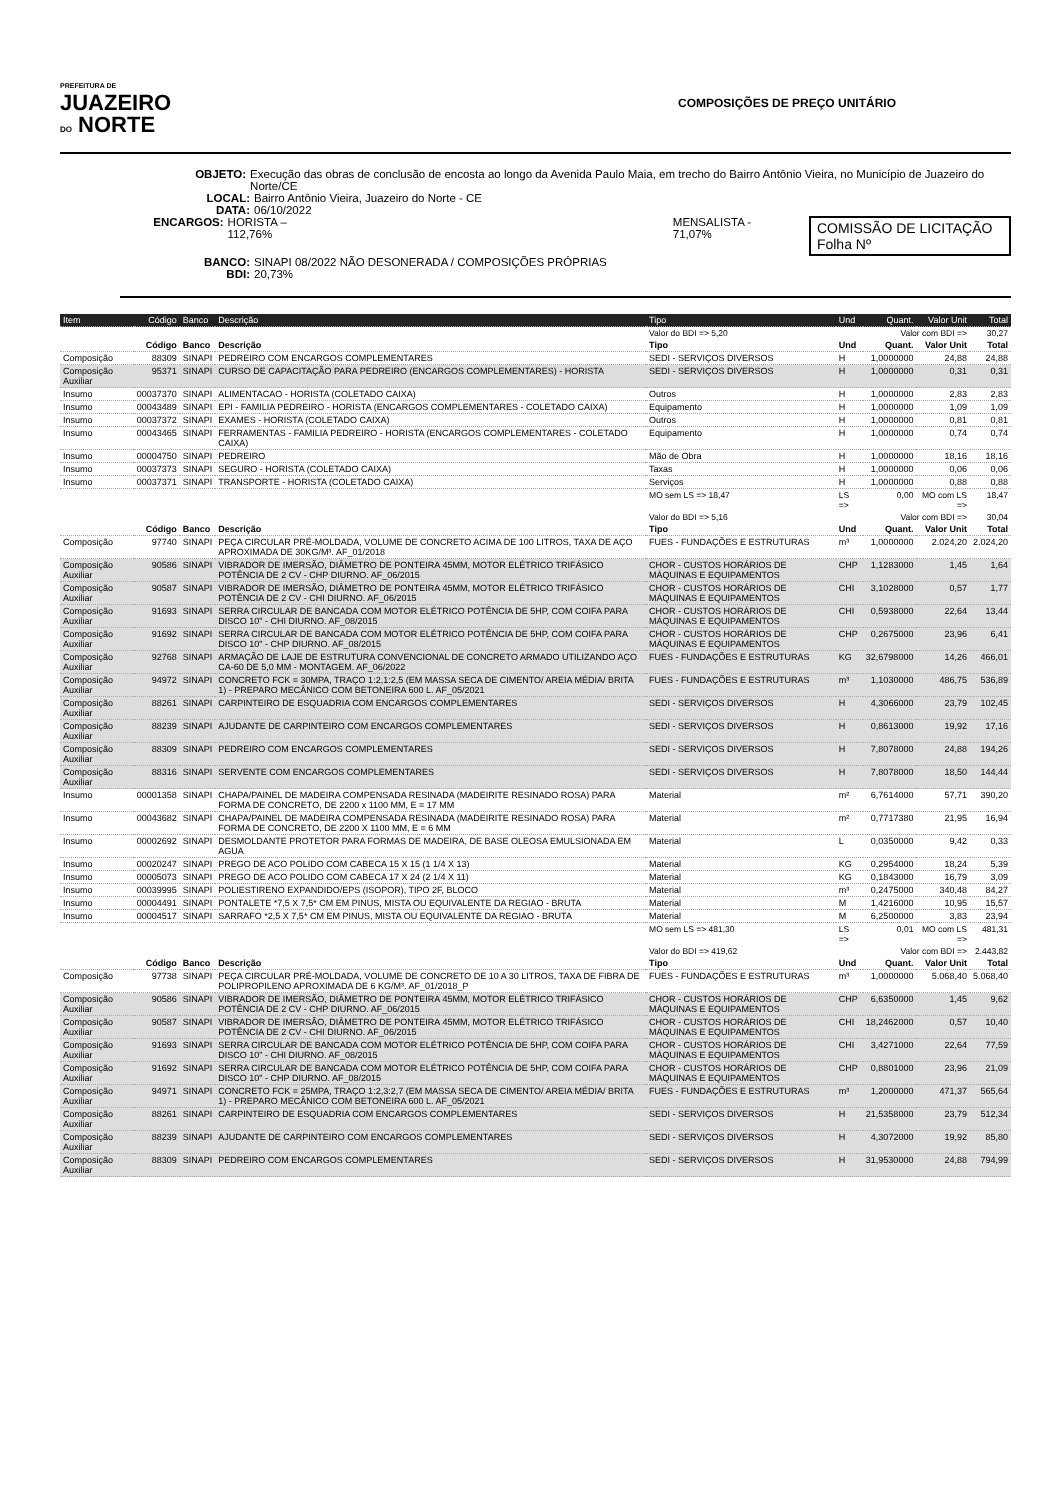PREFEITURA DE
JUAZEIRO
DO NORTE
COMPOSIÇÕES DE PREÇO UNITÁRIO
OBJETO: Execução das obras de conclusão de encosta ao longo da Avenida Paulo Maia, em trecho do Bairro Antônio Vieira, no Município de Juazeiro do Norte/CE
LOCAL: Bairro Antônio Vieira, Juazeiro do Norte - CE
DATA: 06/10/2022
ENCARGOS: HORISTA – 112,76% MENSALISTA - 71,07% COMISSÃO DE LICITAÇÃO Folha Nº
BANCO: SINAPI 08/2022 NÃO DESONERADA / COMPOSIÇÕES PRÓPRIAS
BDI: 20,73%
| Item | Código | Banco | Descrição | Tipo | Und | Quant. | Valor Unit | Total |
| --- | --- | --- | --- | --- | --- | --- | --- | --- |
| | | | | Valor do BDI => 5,20 | Valor com BDI => | | | 30,27 |
| | Código | Banco | Descrição | Tipo | Und | Quant. | Valor Unit | Total |
| Composição | 88309 | SINAPI | PEDREIRO COM ENCARGOS COMPLEMENTARES | SEDI - SERVIÇOS DIVERSOS | H | 1,0000000 | 24,88 | 24,88 |
| Composição Auxiliar | 95371 | SINAPI | CURSO DE CAPACITAÇÃO PARA PEDREIRO (ENCARGOS COMPLEMENTARES) - HORISTA | SEDI - SERVIÇOS DIVERSOS | H | 1,0000000 | 0,31 | 0,31 |
| Insumo | 00037370 | SINAPI | ALIMENTACAO - HORISTA (COLETADO CAIXA) | Outros | H | 1,0000000 | 2,83 | 2,83 |
| Insumo | 00043489 | SINAPI | EPI - FAMILIA PEDREIRO - HORISTA (ENCARGOS COMPLEMENTARES - COLETADO CAIXA) | Equipamento | H | 1,0000000 | 1,09 | 1,09 |
| Insumo | 00037372 | SINAPI | EXAMES - HORISTA (COLETADO CAIXA) | Outros | H | 1,0000000 | 0,81 | 0,81 |
| Insumo | 00043465 | SINAPI | FERRAMENTAS - FAMILIA PEDREIRO - HORISTA (ENCARGOS COMPLEMENTARES - COLETADO CAIXA) | Equipamento | H | 1,0000000 | 0,74 | 0,74 |
| Insumo | 00004750 | SINAPI | PEDREIRO | Mão de Obra | H | 1,0000000 | 18,16 | 18,16 |
| Insumo | 00037373 | SINAPI | SEGURO - HORISTA (COLETADO CAIXA) | Taxas | H | 1,0000000 | 0,06 | 0,06 |
| Insumo | 00037371 | SINAPI | TRANSPORTE - HORISTA (COLETADO CAIXA) | Serviços | H | 1,0000000 | 0,88 | 0,88 |
| | | | | MO sem LS => 18,47 | LS => | 0,00 | MO com LS => | 18,47 |
| | | | | Valor do BDI => 5,16 | Valor com BDI => | | | 30,04 |
| | Código | Banco | Descrição | Tipo | Und | Quant. | Valor Unit | Total |
| Composição | 97740 | SINAPI | PEÇA CIRCULAR PRÉ-MOLDADA, VOLUME DE CONCRETO ACIMA DE 100 LITROS, TAXA DE AÇO APROXIMADA DE 30KG/M³. AF_01/2018 | FUES - FUNDAÇÕES E ESTRUTURAS | m³ | 1,0000000 | 2.024,20 | 2.024,20 |
| Composição Auxiliar | 90586 | SINAPI | VIBRADOR DE IMERSÃO, DIÂMETRO DE PONTEIRA 45MM, MOTOR ELÉTRICO TRIFÁSICO POTÊNCIA DE 2 CV - CHP DIURNO. AF_06/2015 | CHOR - CUSTOS HORÁRIOS DE MÁQUINAS E EQUIPAMENTOS | CHP | 1,1283000 | 1,45 | 1,64 |
| Composição Auxiliar | 90587 | SINAPI | VIBRADOR DE IMERSÃO, DIÂMETRO DE PONTEIRA 45MM, MOTOR ELÉTRICO TRIFÁSICO POTÊNCIA DE 2 CV - CHI DIURNO. AF_06/2015 | CHOR - CUSTOS HORÁRIOS DE MÁQUINAS E EQUIPAMENTOS | CHI | 3,1028000 | 0,57 | 1,77 |
| Composição Auxiliar | 91693 | SINAPI | SERRA CIRCULAR DE BANCADA COM MOTOR ELÉTRICO POTÊNCIA DE 5HP, COM COIFA PARA DISCO 10" - CHI DIURNO. AF_08/2015 | CHOR - CUSTOS HORÁRIOS DE MÁQUINAS E EQUIPAMENTOS | CHI | 0,5938000 | 22,64 | 13,44 |
| Composição Auxiliar | 91692 | SINAPI | SERRA CIRCULAR DE BANCADA COM MOTOR ELÉTRICO POTÊNCIA DE 5HP, COM COIFA PARA DISCO 10" - CHP DIURNO. AF_08/2015 | CHOR - CUSTOS HORÁRIOS DE MÁQUINAS E EQUIPAMENTOS | CHP | 0,2675000 | 23,96 | 6,41 |
| Composição Auxiliar | 92768 | SINAPI | ARMAÇÃO DE LAJE DE ESTRUTURA CONVENCIONAL DE CONCRETO ARMADO UTILIZANDO AÇO CA-60 DE 5,0 MM - MONTAGEM. AF_06/2022 | FUES - FUNDAÇÕES E ESTRUTURAS | KG | 32,6798000 | 14,26 | 466,01 |
| Composição Auxiliar | 94972 | SINAPI | CONCRETO FCK = 30MPA, TRAÇO 1:2,1:2,5 (EM MASSA SECA DE CIMENTO/ AREIA MÉDIA/ BRITA 1) - PREPARO MECÂNICO COM BETONEIRA 600 L. AF_05/2021 | FUES - FUNDAÇÕES E ESTRUTURAS | m³ | 1,1030000 | 486,75 | 536,89 |
| Composição Auxiliar | 88261 | SINAPI | CARPINTEIRO DE ESQUADRIA COM ENCARGOS COMPLEMENTARES | SEDI - SERVIÇOS DIVERSOS | H | 4,3066000 | 23,79 | 102,45 |
| Composição Auxiliar | 88239 | SINAPI | AJUDANTE DE CARPINTEIRO COM ENCARGOS COMPLEMENTARES | SEDI - SERVIÇOS DIVERSOS | H | 0,8613000 | 19,92 | 17,16 |
| Composição Auxiliar | 88309 | SINAPI | PEDREIRO COM ENCARGOS COMPLEMENTARES | SEDI - SERVIÇOS DIVERSOS | H | 7,8078000 | 24,88 | 194,26 |
| Composição Auxiliar | 88316 | SINAPI | SERVENTE COM ENCARGOS COMPLEMENTARES | SEDI - SERVIÇOS DIVERSOS | H | 7,8078000 | 18,50 | 144,44 |
| Insumo | 00001358 | SINAPI | CHAPA/PAINEL DE MADEIRA COMPENSADA RESINADA (MADEIRITE RESINADO ROSA) PARA FORMA DE CONCRETO, DE 2200 x 1100 MM, E = 17 MM | Material | m² | 6,7614000 | 57,71 | 390,20 |
| Insumo | 00043682 | SINAPI | CHAPA/PAINEL DE MADEIRA COMPENSADA RESINADA (MADEIRITE RESINADO ROSA) PARA FORMA DE CONCRETO, DE 2200 X 1100 MM, E = 6 MM | Material | m² | 0,7717380 | 21,95 | 16,94 |
| Insumo | 00002692 | SINAPI | DESMOLDANTE PROTETOR PARA FORMAS DE MADEIRA, DE BASE OLEOSA EMULSIONADA EM AGUA | Material | L | 0,0350000 | 9,42 | 0,33 |
| Insumo | 00020247 | SINAPI | PREGO DE ACO POLIDO COM CABECA 15 X 15 (1 1/4 X 13) | Material | KG | 0,2954000 | 18,24 | 5,39 |
| Insumo | 00005073 | SINAPI | PREGO DE ACO POLIDO COM CABECA 17 X 24 (2 1/4 X 11) | Material | KG | 0,1843000 | 16,79 | 3,09 |
| Insumo | 00039995 | SINAPI | POLIESTIRENO EXPANDIDO/EPS (ISOPOR), TIPO 2F, BLOCO | Material | m³ | 0,2475000 | 340,48 | 84,27 |
| Insumo | 00004491 | SINAPI | PONTALETE *7,5 X 7,5* CM EM PINUS, MISTA OU EQUIVALENTE DA REGIAO - BRUTA | Material | M | 1,4216000 | 10,95 | 15,57 |
| Insumo | 00004517 | SINAPI | SARRAFO *2,5 X 7,5* CM EM PINUS, MISTA OU EQUIVALENTE DA REGIAO - BRUTA | Material | M | 6,2500000 | 3,83 | 23,94 |
| | | | | MO sem LS => 481,30 | LS => | 0,01 | MO com LS => | 481,31 |
| | | | | Valor do BDI => 419,62 | Valor com BDI => | | | 2.443,82 |
| | Código | Banco | Descrição | Tipo | Und | Quant. | Valor Unit | Total |
| Composição | 97738 | SINAPI | PEÇA CIRCULAR PRÉ-MOLDADA, VOLUME DE CONCRETO DE 10 A 30 LITROS, TAXA DE FIBRA DE POLIPROPILENO APROXIMADA DE 6 KG/M³. AF_01/2018_P | FUES - FUNDAÇÕES E ESTRUTURAS | m³ | 1,0000000 | 5.068,40 | 5.068,40 |
| Composição Auxiliar | 90586 | SINAPI | VIBRADOR DE IMERSÃO, DIÂMETRO DE PONTEIRA 45MM, MOTOR ELÉTRICO TRIFÁSICO POTÊNCIA DE 2 CV - CHP DIURNO. AF_06/2015 | CHOR - CUSTOS HORÁRIOS DE MÁQUINAS E EQUIPAMENTOS | CHP | 6,6350000 | 1,45 | 9,62 |
| Composição Auxiliar | 90587 | SINAPI | VIBRADOR DE IMERSÃO, DIÂMETRO DE PONTEIRA 45MM, MOTOR ELÉTRICO TRIFÁSICO POTÊNCIA DE 2 CV - CHI DIURNO. AF_06/2015 | CHOR - CUSTOS HORÁRIOS DE MÁQUINAS E EQUIPAMENTOS | CHI | 18,2462000 | 0,57 | 10,40 |
| Composição Auxiliar | 91693 | SINAPI | SERRA CIRCULAR DE BANCADA COM MOTOR ELÉTRICO POTÊNCIA DE 5HP, COM COIFA PARA DISCO 10" - CHI DIURNO. AF_08/2015 | CHOR - CUSTOS HORÁRIOS DE MÁQUINAS E EQUIPAMENTOS | CHI | 3,4271000 | 22,64 | 77,59 |
| Composição Auxiliar | 91692 | SINAPI | SERRA CIRCULAR DE BANCADA COM MOTOR ELÉTRICO POTÊNCIA DE 5HP, COM COIFA PARA DISCO 10" - CHP DIURNO. AF_08/2015 | CHOR - CUSTOS HORÁRIOS DE MÁQUINAS E EQUIPAMENTOS | CHP | 0,8801000 | 23,96 | 21,09 |
| Composição Auxiliar | 94971 | SINAPI | CONCRETO FCK = 25MPA, TRAÇO 1:2,3:2,7 (EM MASSA SECA DE CIMENTO/ AREIA MÉDIA/ BRITA 1) - PREPARO MECÂNICO COM BETONEIRA 600 L. AF_05/2021 | FUES - FUNDAÇÕES E ESTRUTURAS | m³ | 1,2000000 | 471,37 | 565,64 |
| Composição Auxiliar | 88261 | SINAPI | CARPINTEIRO DE ESQUADRIA COM ENCARGOS COMPLEMENTARES | SEDI - SERVIÇOS DIVERSOS | H | 21,5358000 | 23,79 | 512,34 |
| Composição Auxiliar | 88239 | SINAPI | AJUDANTE DE CARPINTEIRO COM ENCARGOS COMPLEMENTARES | SEDI - SERVIÇOS DIVERSOS | H | 4,3072000 | 19,92 | 85,80 |
| Composição Auxiliar | 88309 | SINAPI | PEDREIRO COM ENCARGOS COMPLEMENTARES | SEDI - SERVIÇOS DIVERSOS | H | 31,9530000 | 24,88 | 794,99 |